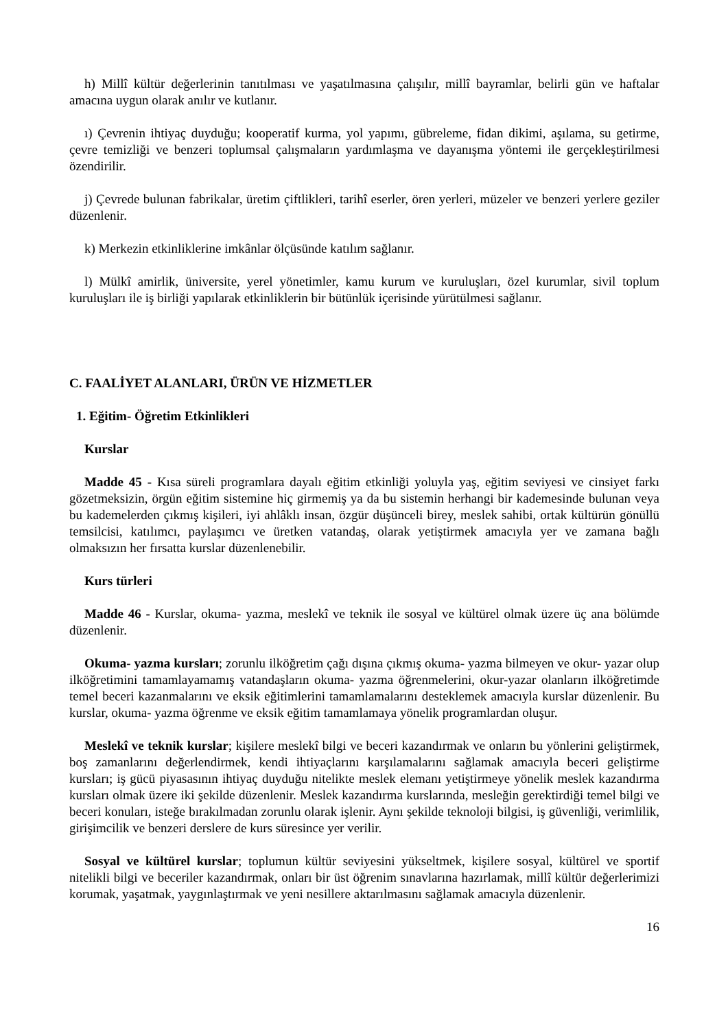h) Millî kültür değerlerinin tanıtılması ve yaşatılmasına çalışılır, millî bayramlar, belirli gün ve haftalar amacına uygun olarak anılır ve kutlanır.
ı) Çevrenin ihtiyaç duyduğu; kooperatif kurma, yol yapımı, gübreleme, fidan dikimi, aşılama, su getirme, çevre temizliği ve benzeri toplumsal çalışmaların yardımlaşma ve dayanışma yöntemi ile gerçekleştirilmesi özendirilir.
j) Çevrede bulunan fabrikalar, üretim çiftlikleri, tarihî eserler, ören yerleri, müzeler ve benzeri yerlere geziler düzenlenir.
k) Merkezin etkinliklerine imkânlar ölçüsünde katılım sağlanır.
l) Mülkî amirlik, üniversite, yerel yönetimler, kamu kurum ve kuruluşları, özel kurumlar, sivil toplum kuruluşları ile iş birliği yapılarak etkinliklerin bir bütünlük içerisinde yürütülmesi sağlanır.
C. FAALİYET ALANLARI, ÜRÜN VE HİZMETLER
1. Eğitim- Öğretim Etkinlikleri
Kurslar
Madde 45 - Kısa süreli programlara dayalı eğitim etkinliği yoluyla yaş, eğitim seviyesi ve cinsiyet farkı gözetmeksizin, örgün eğitim sistemine hiç girmemiş ya da bu sistemin herhangi bir kademesinde bulunan veya bu kademelerden çıkmış kişileri, iyi ahlâklı insan, özgür düşünceli birey, meslek sahibi, ortak kültürün gönüllü temsilcisi, katılımcı, paylaşımcı ve üretken vatandaş, olarak yetiştirmek amacıyla yer ve zamana bağlı olmaksızın her fırsatta kurslar düzenlenebilir.
Kurs türleri
Madde 46 - Kurslar, okuma- yazma, meslekî ve teknik ile sosyal ve kültürel olmak üzere üç ana bölümde düzenlenir.
Okuma- yazma kursları; zorunlu ilköğretim çağı dışına çıkmış okuma- yazma bilmeyen ve okur- yazar olup ilköğretimini tamamlayamamış vatandaşların okuma- yazma öğrenmelerini, okur-yazar olanların ilköğretimde temel beceri kazanmalarını ve eksik eğitimlerini tamamlamalarını desteklemek amacıyla kurslar düzenlenir. Bu kurslar, okuma- yazma öğrenme ve eksik eğitim tamamlamaya yönelik programlardan oluşur.
Meslekî ve teknik kurslar; kişilere meslekî bilgi ve beceri kazandırmak ve onların bu yönlerini geliştirmek, boş zamanlarını değerlendirmek, kendi ihtiyaçlarını karşılamalarını sağlamak amacıyla beceri geliştirme kursları; iş gücü piyasasının ihtiyaç duyduğu nitelikte meslek elemanı yetiştirmeye yönelik meslek kazandırma kursları olmak üzere iki şekilde düzenlenir. Meslek kazandırma kurslarında, mesleğin gerektirdiği temel bilgi ve beceri konuları, isteğe bırakılmadan zorunlu olarak işlenir. Aynı şekilde teknoloji bilgisi, iş güvenliği, verimlilik, girişimcilik ve benzeri derslere de kurs süresince yer verilir.
Sosyal ve kültürel kurslar; toplumun kültür seviyesini yükseltmek, kişilere sosyal, kültürel ve sportif nitelikli bilgi ve beceriler kazandırmak, onları bir üst öğrenim sınavlarına hazırlamak, millî kültür değerlerimizi korumak, yaşatmak, yaygınlaştırmak ve yeni nesillere aktarılmasını sağlamak amacıyla düzenlenir.
16